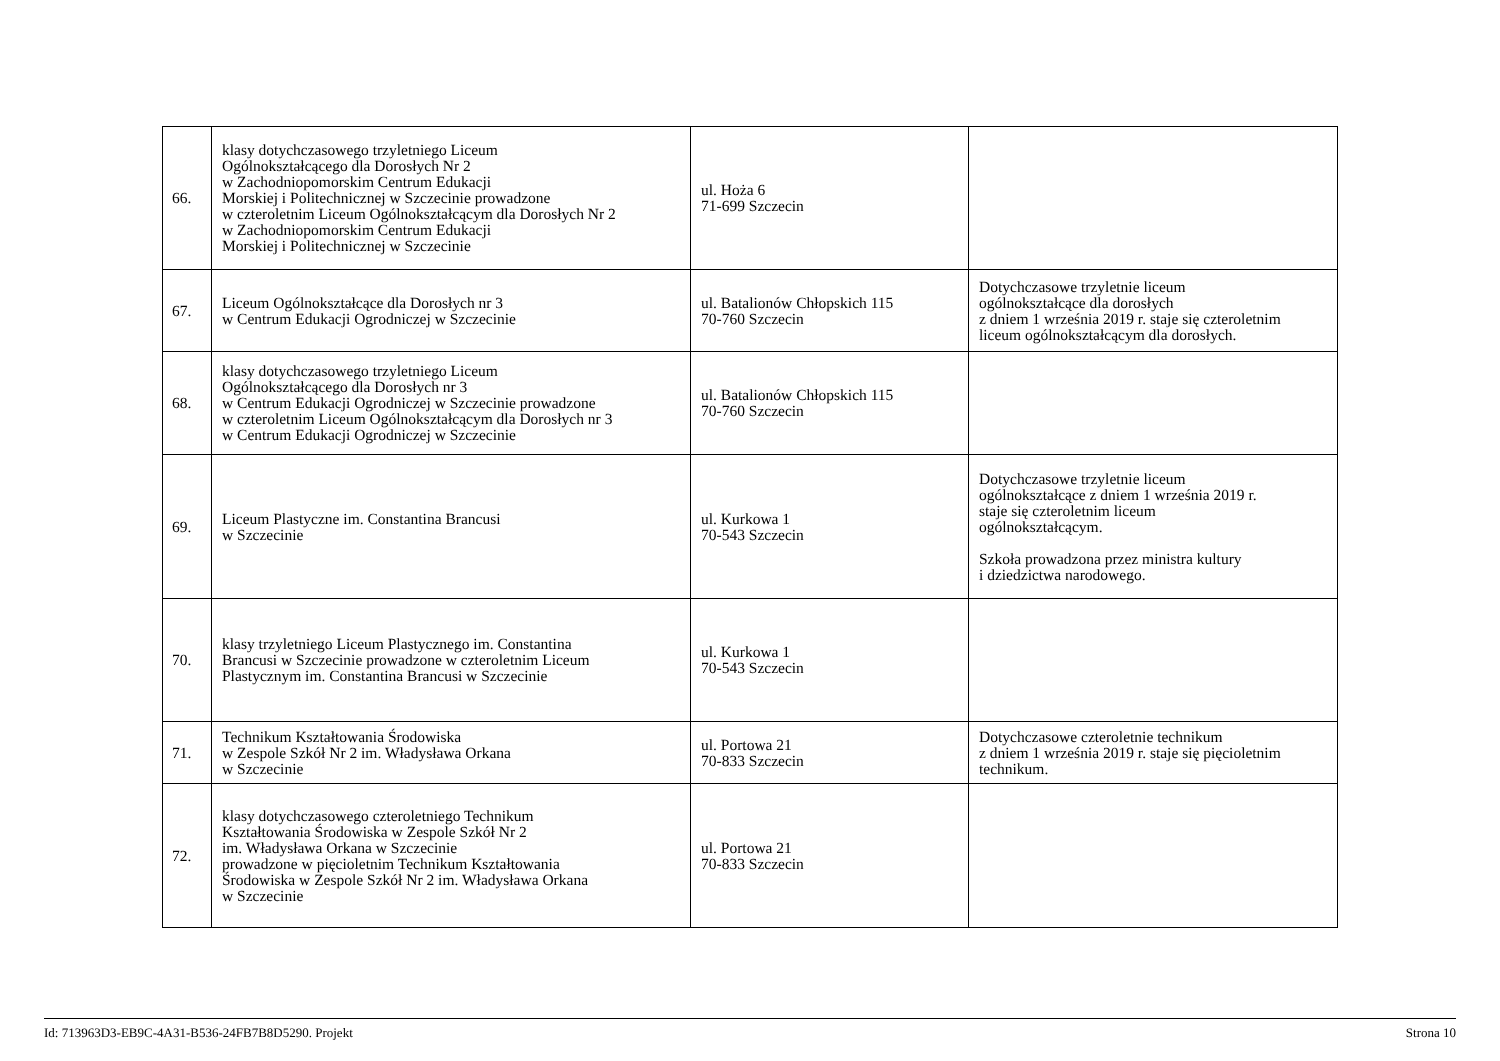| 66. | klasy dotychczasowego trzyletniego Liceum Ogólnokształcącego dla Dorosłych Nr 2 w Zachodniopomorskim Centrum Edukacji Morskiej i Politechnicznej w Szczecinie prowadzone w czteroletnim Liceum Ogólnokształcącym dla Dorosłych Nr 2 w Zachodniopomorskim Centrum Edukacji Morskiej i Politechnicznej w Szczecinie | ul. Hoża 6 71-699 Szczecin | |
| 67. | Liceum Ogólnokształcące dla Dorosłych nr 3 w Centrum Edukacji Ogrodniczej w Szczecinie | ul. Batalionów Chłopskich 115 70-760 Szczecin | Dotychczasowe trzyletnie liceum ogólnokształcące dla dorosłych z dniem 1 września 2019 r. staje się czteroletnim liceum ogólnokształcącym dla dorosłych. |
| 68. | klasy dotychczasowego trzyletniego Liceum Ogólnokształcącego dla Dorosłych nr 3 w Centrum Edukacji Ogrodniczej w Szczecinie prowadzone w czteroletnim Liceum Ogólnokształcącym dla Dorosłych nr 3 w Centrum Edukacji Ogrodniczej w Szczecinie | ul. Batalionów Chłopskich 115 70-760 Szczecin | |
| 69. | Liceum Plastyczne im. Constantina Brancusi w Szczecinie | ul. Kurkowa 1 70-543 Szczecin | Dotychczasowe trzyletnie liceum ogólnokształcące z dniem 1 września 2019 r. staje się czteroletnim liceum ogólnokształcącym. Szkoła prowadzona przez ministra kultury i dziedzictwa narodowego. |
| 70. | klasy trzyletniego Liceum Plastycznego im. Constantina Brancusi w Szczecinie prowadzone w czteroletnim Liceum Plastycznym im. Constantina Brancusi w Szczecinie | ul. Kurkowa 1 70-543 Szczecin | |
| 71. | Technikum Kształtowania Środowiska w Zespole Szkół Nr 2 im. Władysława Orkana w Szczecinie | ul. Portowa 21 70-833 Szczecin | Dotychczasowe czteroletnie technikum z dniem 1 września 2019 r. staje się pięcioletnim technikum. |
| 72. | klasy dotychczasowego czteroletniego Technikum Kształtowania Środowiska w Zespole Szkół Nr 2 im. Władysława Orkana w Szczecinie prowadzone w pięcioletnim Technikum Kształtowania Środowiska w Zespole Szkół Nr 2 im. Władysława Orkana w Szczecinie | ul. Portowa 21 70-833 Szczecin | |
Id: 713963D3-EB9C-4A31-B536-24FB7B8D5290. Projekt Strona 10